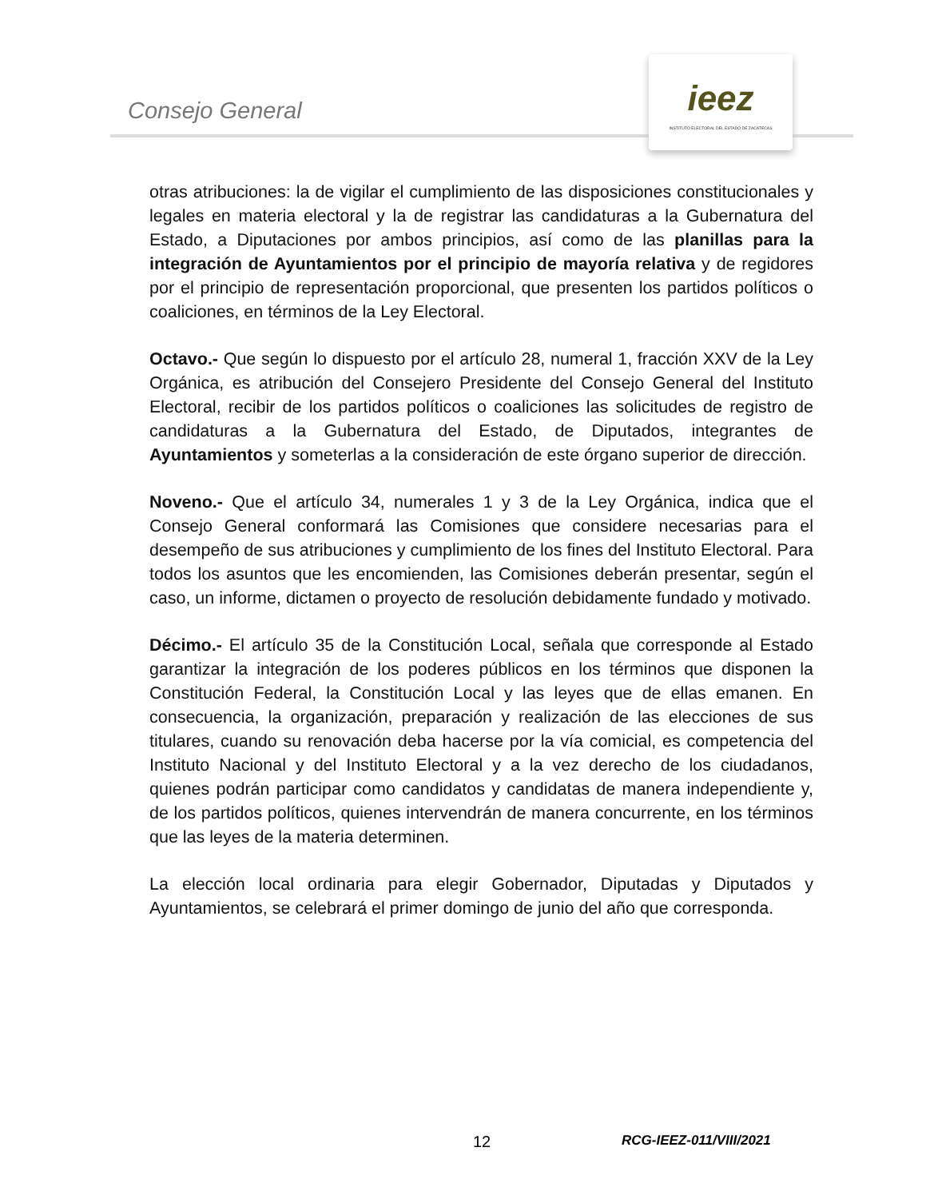Consejo General
ieez
INSTITUTO ELECTORAL DEL ESTADO DE ZACATECAS
otras atribuciones: la de vigilar el cumplimiento de las disposiciones constitucionales y legales en materia electoral y la de registrar las candidaturas a la Gubernatura del Estado, a Diputaciones por ambos principios, así como de las planillas para la integración de Ayuntamientos por el principio de mayoría relativa y de regidores por el principio de representación proporcional, que presenten los partidos políticos o coaliciones, en términos de la Ley Electoral.
Octavo.- Que según lo dispuesto por el artículo 28, numeral 1, fracción XXV de la Ley Orgánica, es atribución del Consejero Presidente del Consejo General del Instituto Electoral, recibir de los partidos políticos o coaliciones las solicitudes de registro de candidaturas a la Gubernatura del Estado, de Diputados, integrantes de Ayuntamientos y someterlas a la consideración de este órgano superior de dirección.
Noveno.- Que el artículo 34, numerales 1 y 3 de la Ley Orgánica, indica que el Consejo General conformará las Comisiones que considere necesarias para el desempeño de sus atribuciones y cumplimiento de los fines del Instituto Electoral. Para todos los asuntos que les encomienden, las Comisiones deberán presentar, según el caso, un informe, dictamen o proyecto de resolución debidamente fundado y motivado.
Décimo.- El artículo 35 de la Constitución Local, señala que corresponde al Estado garantizar la integración de los poderes públicos en los términos que disponen la Constitución Federal, la Constitución Local y las leyes que de ellas emanen. En consecuencia, la organización, preparación y realización de las elecciones de sus titulares, cuando su renovación deba hacerse por la vía comicial, es competencia del Instituto Nacional y del Instituto Electoral y a la vez derecho de los ciudadanos, quienes podrán participar como candidatos y candidatas de manera independiente y, de los partidos políticos, quienes intervendrán de manera concurrente, en los términos que las leyes de la materia determinen.
La elección local ordinaria para elegir Gobernador, Diputadas y Diputados y Ayuntamientos, se celebrará el primer domingo de junio del año que corresponda.
12 RCG-IEEZ-011/VIII/2021